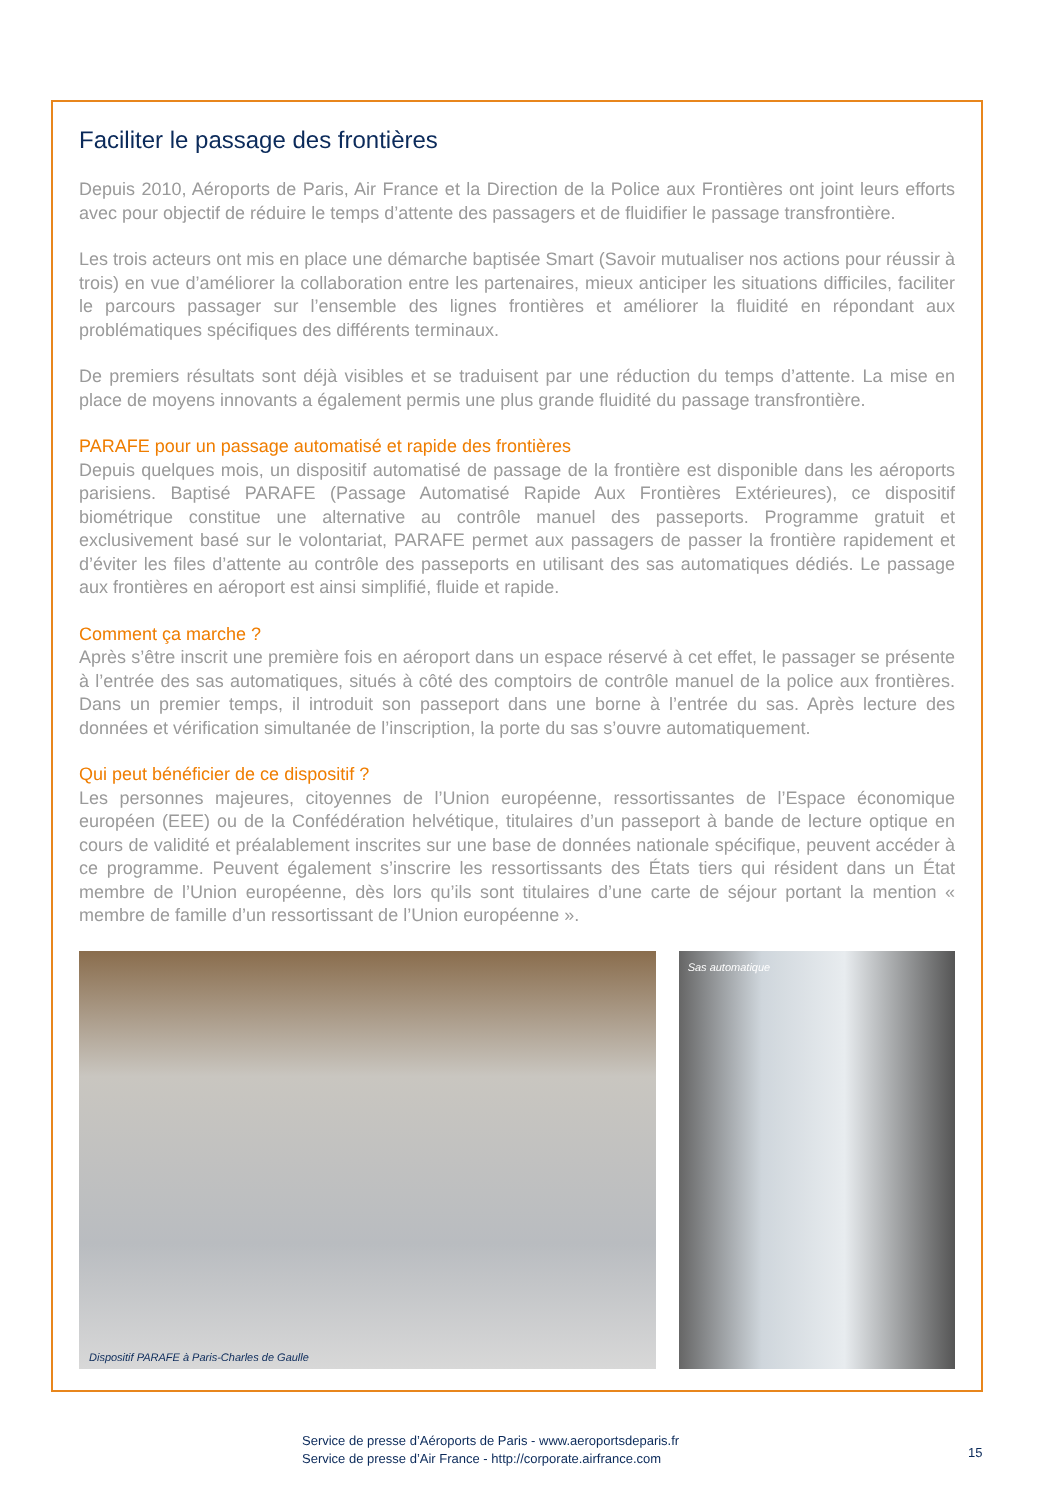Faciliter le passage des frontières
Depuis 2010, Aéroports de Paris, Air France et la Direction de la Police aux Frontières ont joint leurs efforts avec pour objectif de réduire le temps d’attente des passagers et de fluidifier le passage transfrontière.
Les trois acteurs ont mis en place une démarche baptisée Smart (Savoir mutualiser nos actions pour réussir à trois) en vue d’améliorer la collaboration entre les partenaires, mieux anticiper les situations difficiles, faciliter le parcours passager sur l’ensemble des lignes frontières et améliorer la fluidité en répondant aux problématiques spécifiques des différents terminaux.
De premiers résultats sont déjà visibles et se traduisent par une réduction du temps d’attente. La mise en place de moyens innovants a également permis une plus grande fluidité du passage transfrontière.
PARAFE pour un passage automatisé et rapide des frontières
Depuis quelques mois, un dispositif automatisé de passage de la frontière est disponible dans les aéroports parisiens. Baptisé PARAFE (Passage Automatisé Rapide Aux Frontières Extérieures), ce dispositif biométrique constitue une alternative au contrôle manuel des passeports. Programme gratuit et exclusivement basé sur le volontariat, PARAFE permet aux passagers de passer la frontière rapidement et d’éviter les files d’attente au contrôle des passeports en utilisant des sas automatiques dédiés. Le passage aux frontières en aéroport est ainsi simplifié, fluide et rapide.
Comment ça marche ?
Après s’être inscrit une première fois en aéroport dans un espace réservé à cet effet, le passager se présente à l’entrée des sas automatiques, situés à côté des comptoirs de contrôle manuel de la police aux frontières. Dans un premier temps, il introduit son passeport dans une borne à l’entrée du sas. Après lecture des données et vérification simultanée de l’inscription, la porte du sas s’ouvre automatiquement.
Qui peut bénéficier de ce dispositif ?
Les personnes majeures, citoyennes de l’Union européenne, ressortissantes de l’Espace économique européen (EEE) ou de la Confédération helvétique, titulaires d’un passeport à bande de lecture optique en cours de validité et préalablement inscrites sur une base de données nationale spécifique, peuvent accéder à ce programme. Peuvent également s’inscrire les ressortissants des États tiers qui résident dans un État membre de l’Union européenne, dès lors qu’ils sont titulaires d’une carte de séjour portant la mention « membre de famille d’un ressortissant de l’Union européenne ».
Dispositif PARAFE à Paris-Charles de Gaulle
Sas automatique
Service de presse d’Aéroports de Paris - www.aeroportsdeparis.fr
Service de presse d’Air France - http://corporate.airfrance.com
15